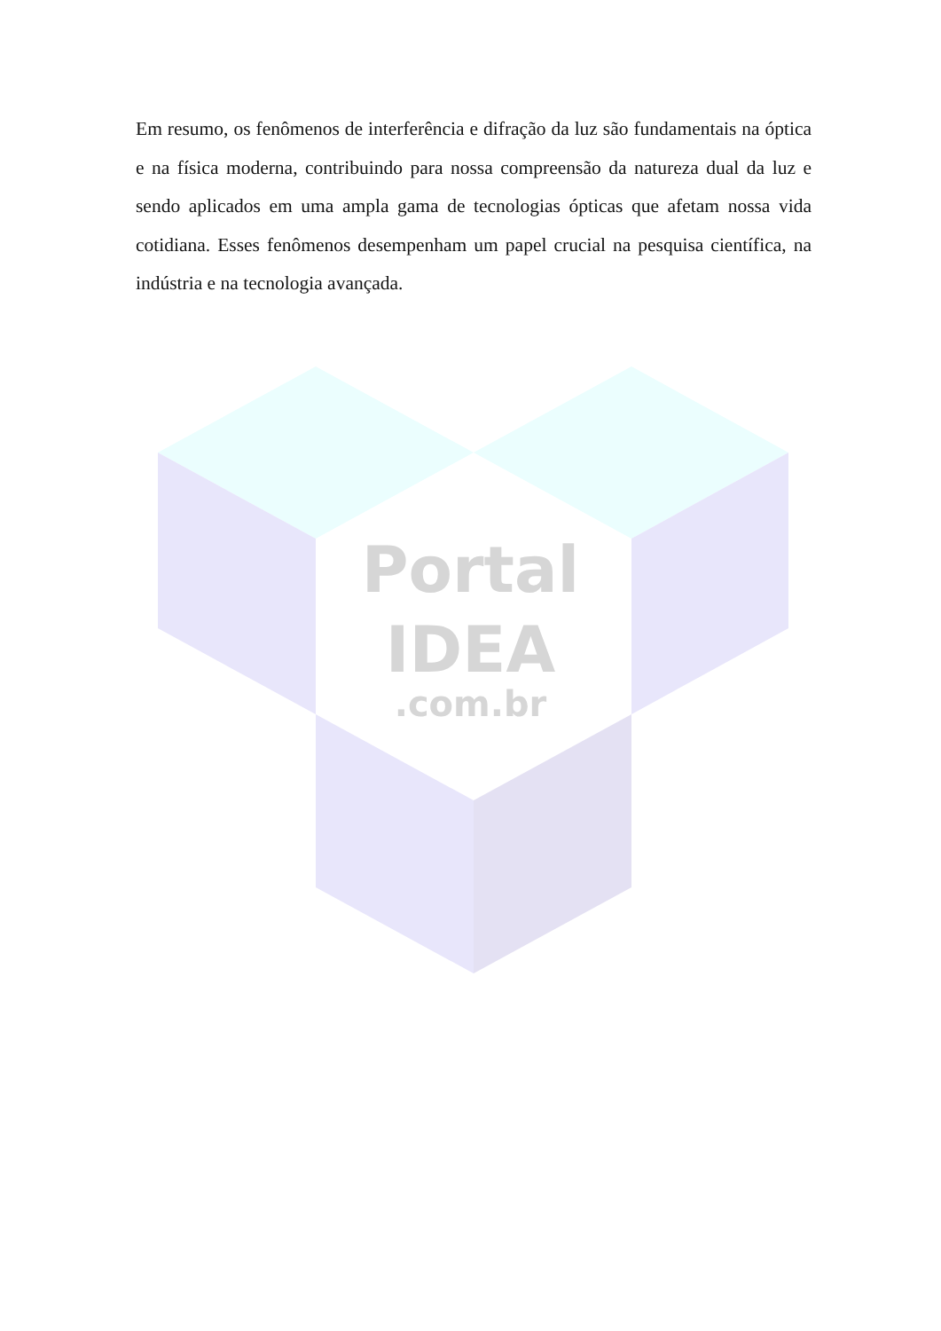Em resumo, os fenômenos de interferência e difração da luz são fundamentais na óptica e na física moderna, contribuindo para nossa compreensão da natureza dual da luz e sendo aplicados em uma ampla gama de tecnologias ópticas que afetam nossa vida cotidiana. Esses fenômenos desempenham um papel crucial na pesquisa científica, na indústria e na tecnologia avançada.
Portal
IDEA
.com.br